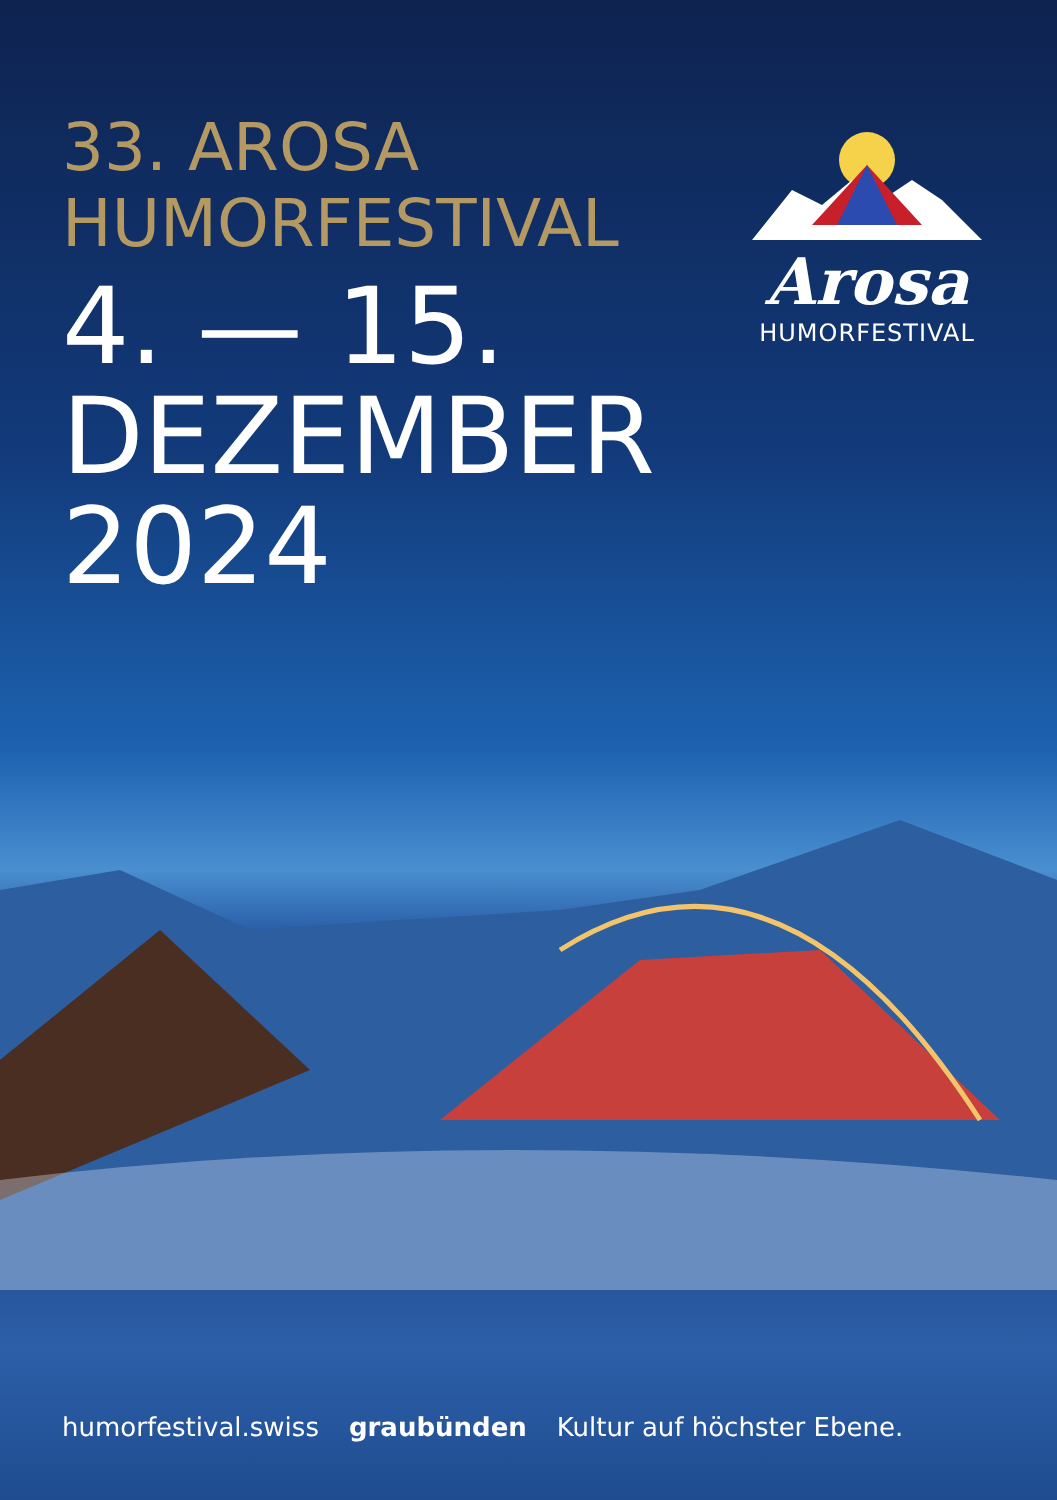33. AROSA
HUMORFESTIVAL
4. — 15.
DEZEMBER
2024
Arosa
HUMORFESTIVAL
humorfestival.swiss graubünden Kultur auf höchster Ebene.